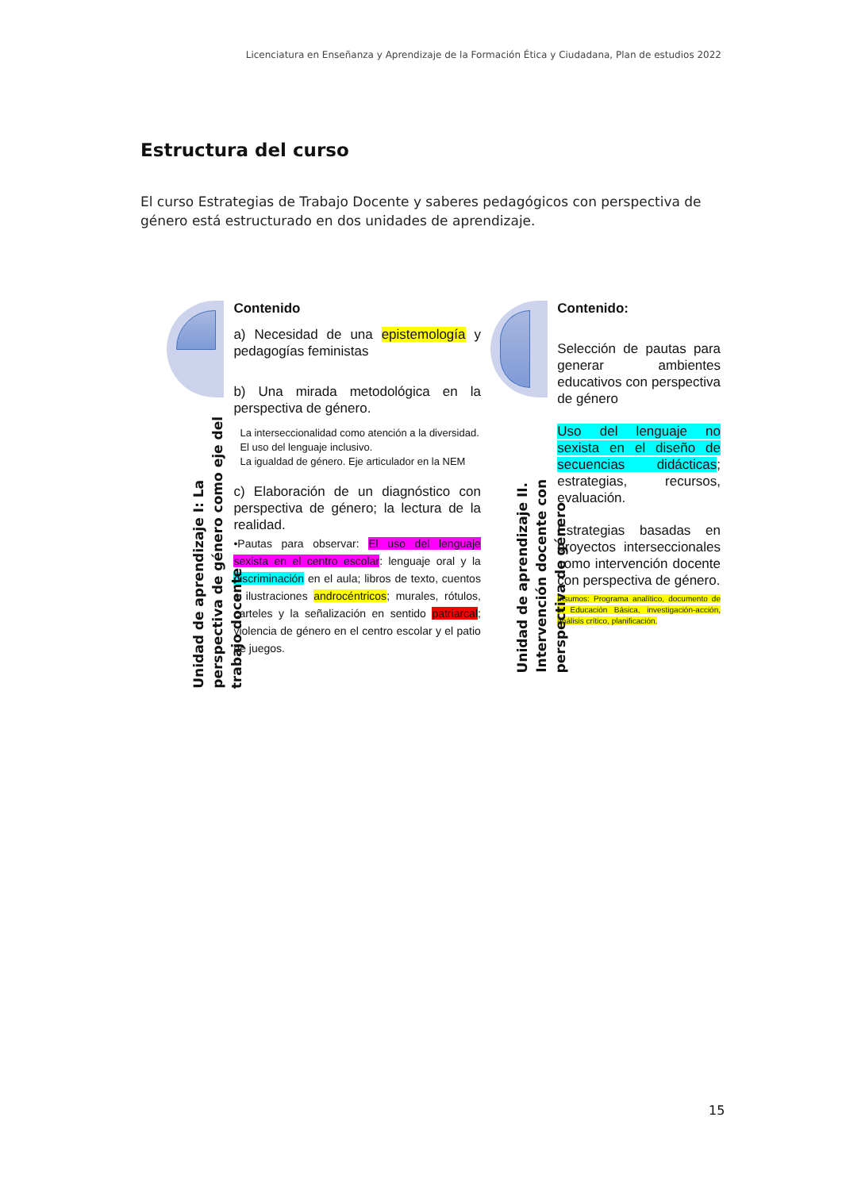Licenciatura en Enseñanza y Aprendizaje de la Formación Ética y Ciudadana, Plan de estudios 2022
Estructura del curso
El curso Estrategias de Trabajo Docente y saberes pedagógicos con perspectiva de género está estructurado en dos unidades de aprendizaje.
Unidad de aprendizaje I: La perspectiva de género como eje del trabajo docente
Contenido
a) Necesidad de una epistemología y pedagogías feministas
b) Una mirada metodológica en la perspectiva de género.
La interseccionalidad como atención a la diversidad.
El uso del lenguaje inclusivo.
La igualdad de género. Eje articulador en la NEM
c) Elaboración de un diagnóstico con perspectiva de género; la lectura de la realidad.
•Pautas para observar: El uso del lenguaje sexista en el centro escolar: lenguaje oral y la discriminación en el aula; libros de texto, cuentos e ilustraciones androcéntricos; murales, rótulos, carteles y la señalización en sentido patriarcal; violencia de género en el centro escolar y el patio de juegos.
Unidad de aprendizaje II. Intervención docente con perspectiva de género
Contenido:
Selección de pautas para generar ambientes educativos con perspectiva de género
Uso del lenguaje no sexista en el diseño de secuencias didácticas; estrategias, recursos, evaluación.
Estrategias basadas en proyectos interseccionales como intervención docente con perspectiva de género.
Insumos: Programa analítico, documento de la Educación Básica, investigación-acción, análisis crítico, planificación.
15